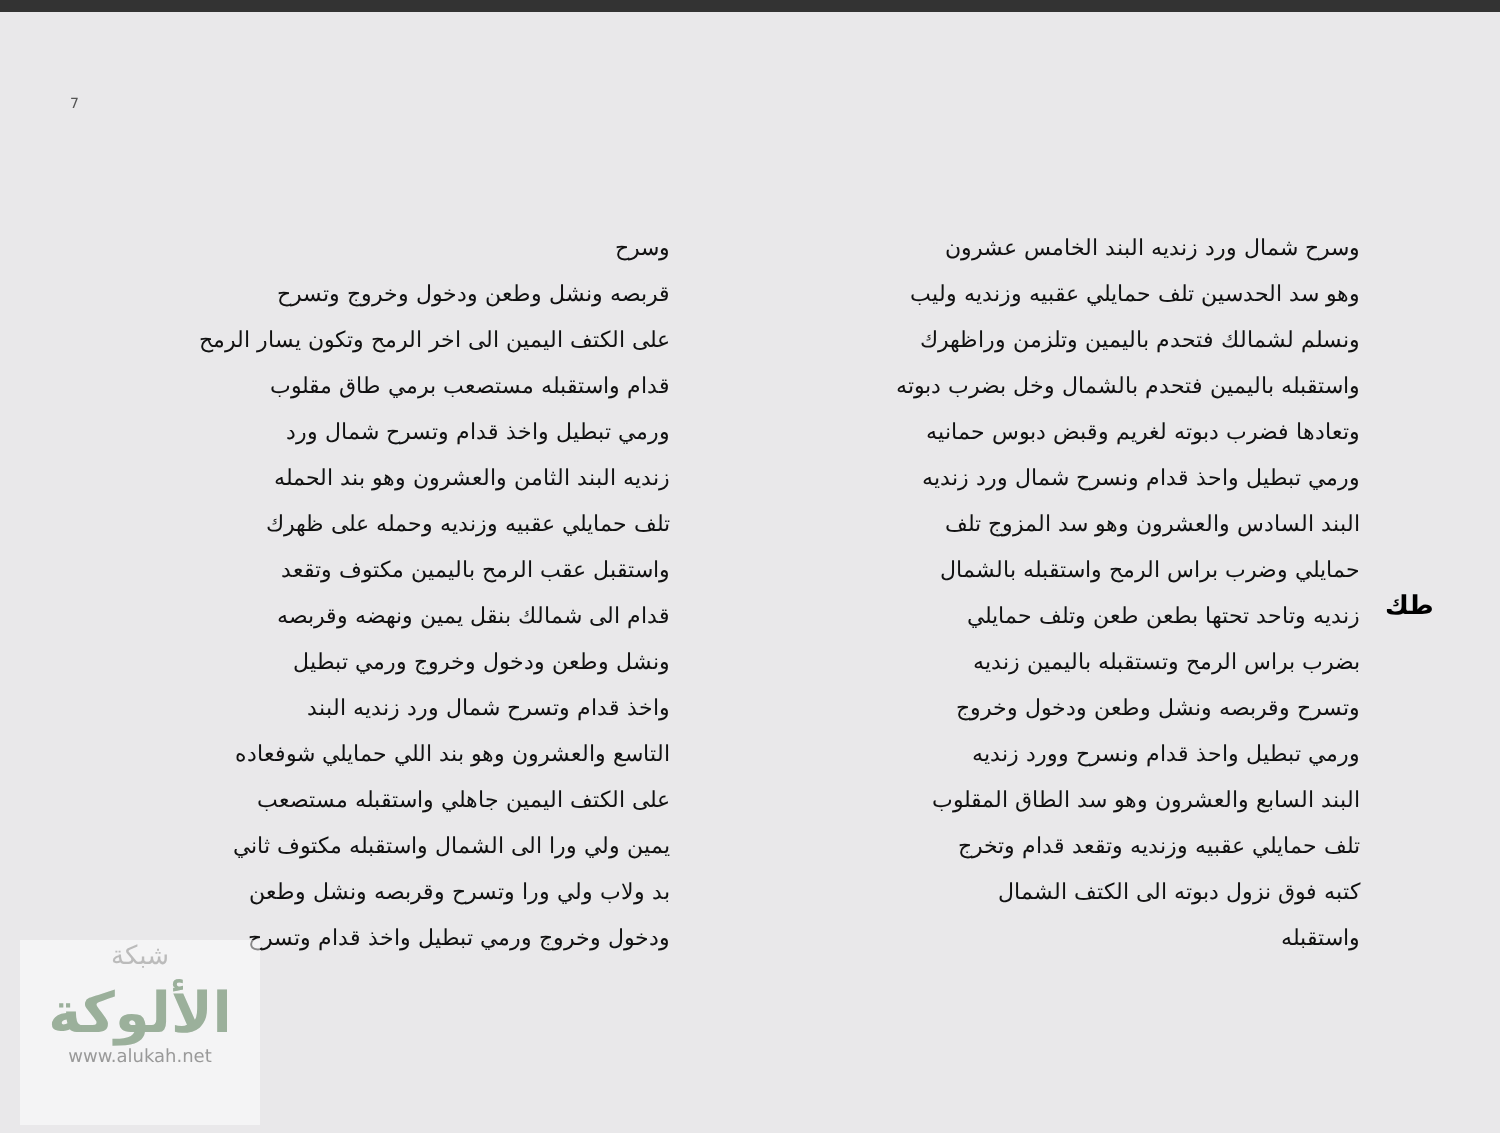7
وسرح شمال ورد زنديه البند الخامس عشرون
وهو سد الحدسين تلف حمايلي عقبيه وزنديه وليب
ونسلم لشمالك فتحدم باليمين وتلزمن وراظهرك
واستقبله باليمين فتحدم بالشمال وخل بضرب دبوته
وتعادها فضرب دبوته لغريم وقبض دبوس حمانيه
ورمي تبطيل واحذ قدام ونسرح شمال ورد زنديه
البند السادس والعشرون وهو سد المزوج تلف
حمايلي وضرب براس الرمح واستقبله بالشمال
زنديه وتاحد تحتها بطعن طعن وتلف حمايلي
بضرب براس الرمح وتستقبله باليمين زنديه
وتسرح وقربصه ونشل وطعن ودخول وخروج
ورمي تبطيل واحذ قدام ونسرح وورد زنديه
البند السابع والعشرون وهو سد الطاق المقلوب
تلف حمايلي عقبيه وزنديه وتقعد قدام وتخرج
كتبه فوق نزول دبوته الى الكتف الشمال
واستقبله
وسرح
قربصه ونشل وطعن ودخول وخروج وتسرح
على الكتف اليمين الى اخر الرمح وتكون يسار الرمح
قدام واستقبله مستصعب برمي طاق مقلوب
ورمي تبطيل واخذ قدام وتسرح شمال ورد
زنديه البند الثامن والعشرون وهو بند الحمله
تلف حمايلي عقبيه وزنديه وحمله على ظهرك
واستقبل عقب الرمح باليمين مكتوف وتقعد
قدام الى شمالك بنقل يمين ونهضه وقربصه
ونشل وطعن ودخول وخروج ورمي تبطيل
واخذ قدام وتسرح شمال ورد زنديه البند
التاسع والعشرون وهو بند اللي حمايلي شوفعاده
على الكتف اليمين جاهلي واستقبله مستصعب
يمين ولي ورا الى الشمال واستقبله مكتوف ثاني
بد ولاب ولي ورا وتسرح وقربصه ونشل وطعن
ودخول وخروج ورمي تبطيل واخذ قدام وتسرح
طك
شبكة
الألوكة
www.alukah.net